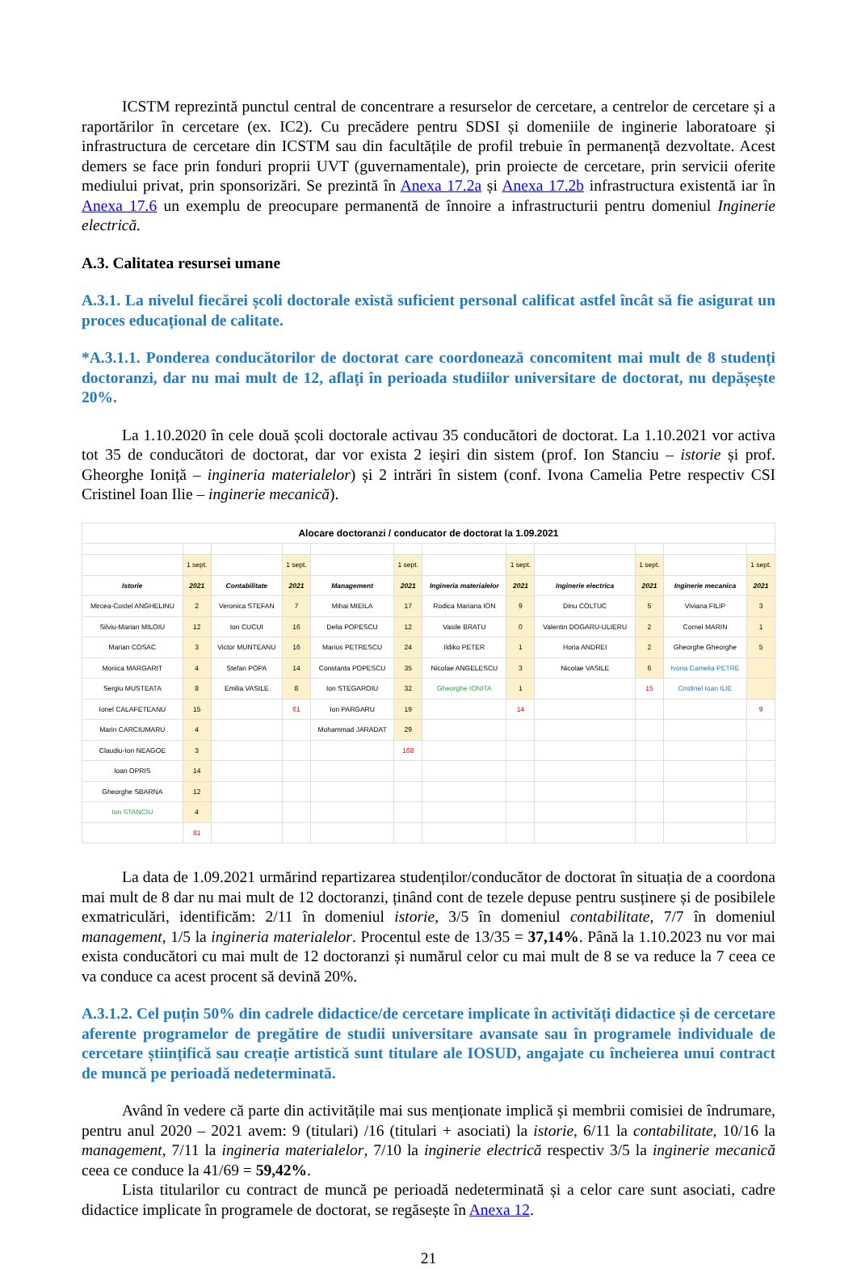ICSTM reprezintă punctul central de concentrare a resurselor de cercetare, a centrelor de cercetare și a raportărilor în cercetare (ex. IC2). Cu precădere pentru SDSI și domeniile de inginerie laboratoare și infrastructura de cercetare din ICSTM sau din facultățile de profil trebuie în permanență dezvoltate. Acest demers se face prin fonduri proprii UVT (guvernamentale), prin proiecte de cercetare, prin servicii oferite mediului privat, prin sponsorizări. Se prezintă în Anexa 17.2a și Anexa 17.2b infrastructura existentă iar în Anexa 17.6 un exemplu de preocupare permanentă de înnoire a infrastructurii pentru domeniul Inginerie electrică.
A.3. Calitatea resursei umane
A.3.1. La nivelul fiecărei școli doctorale există suficient personal calificat astfel încât să fie asigurat un proces educațional de calitate.
*A.3.1.1. Ponderea conducătorilor de doctorat care coordonează concomitent mai mult de 8 studenți doctoranzi, dar nu mai mult de 12, aflați în perioada studiilor universitare de doctorat, nu depășește 20%.
La 1.10.2020 în cele două școli doctorale activau 35 conducători de doctorat. La 1.10.2021 vor activa tot 35 de conducători de doctorat, dar vor exista 2 ieșiri din sistem (prof. Ion Stanciu – istorie și prof. Gheorghe Ioniță – ingineria materialelor) și 2 intrări în sistem (conf. Ivona Camelia Petre respectiv CSI Cristinel Ioan Ilie – inginerie mecanică).
| Alocare doctoranzi / conducator de doctorat la 1.09.2021 | | | | | | | | | | | |
| | 1 sept. | | 1 sept. | | 1 sept. | | 1 sept. | | 1 sept. | | 1 sept. |
| Istorie | 2021 | Contabilitate | 2021 | Management | 2021 | Ingineria materialelor | 2021 | Inginerie electrica | 2021 | Inginerie mecanica | 2021 |
| Mircea-Costel ANGHELINU | 2 | Veronica STEFAN | 7 | Mihai MIEILA | 17 | Rodica Mariana ION | 9 | Dinu COLTUC | 5 | Viviana FILIP | 3 |
| Silviu-Marian MILOIU | 12 | Ion CUCUI | 16 | Delia POPESCU | 12 | Vasile BRATU | 0 | Valentin DOGARU-ULIERU | 2 | Cornel MARIN | 1 |
| Marian COSAC | 3 | Victor MUNTEANU | 16 | Marius PETRESCU | 24 | Ildiko PETER | 1 | Horia ANDREI | 2 | Gheorghe Gheorghe | 5 |
| Monica MARGARIT | 4 | Ștefan POPA | 14 | Constanta POPESCU | 35 | Nicolae ANGELESCU | 3 | Nicolae VASILE | 6 | Ivona Camelia PETRE | |
| Sergiu MUSTEATA | 8 | Emilia VASILE | 8 | Ion STEGAROIU | 32 | Gheorghe IONITA | 1 | | 15 | Cristinel Ioan ILIE | |
| Ionel CALAFETEANU | 15 | | 61 | Ion PARGARU | 19 | | 14 | | | | 9 |
| Marin CARCIUMARU | 4 | | | Mohammad JARADAT | 29 | | | | | | |
| Claudiu-Ion NEAGOE | 3 | | | | 168 | | | | | | |
| Ioan OPRIS | 14 | | | | | | | | | | |
| Gheorghe SBARNA | 12 | | | | | | | | | | |
| Ion STANCIU | 4 | | | | | | | | | | |
| | 81 | | | | | | | | | | |
La data de 1.09.2021 urmărind repartizarea studenților/conducător de doctorat în situația de a coordona mai mult de 8 dar nu mai mult de 12 doctoranzi, ținând cont de tezele depuse pentru susținere și de posibilele exmatriculări, identificăm: 2/11 în domeniul istorie, 3/5 în domeniul contabilitate, 7/7 în domeniul management, 1/5 la ingineria materialelor. Procentul este de 13/35 = 37,14%. Până la 1.10.2023 nu vor mai exista conducători cu mai mult de 12 doctoranzi și numărul celor cu mai mult de 8 se va reduce la 7 ceea ce va conduce ca acest procent să devină 20%.
A.3.1.2. Cel puțin 50% din cadrele didactice/de cercetare implicate în activități didactice și de cercetare aferente programelor de pregătire de studii universitare avansate sau în programele individuale de cercetare științifică sau creație artistică sunt titulare ale IOSUD, angajate cu încheierea unui contract de muncă pe perioadă nedeterminată.
Având în vedere că parte din activitățile mai sus menționate implică și membrii comisiei de îndrumare, pentru anul 2020 – 2021 avem: 9 (titulari) /16 (titulari + asociati) la istorie, 6/11 la contabilitate, 10/16 la management, 7/11 la ingineria materialelor, 7/10 la inginerie electrică respectiv 3/5 la inginerie mecanică ceea ce conduce la 41/69 = 59,42%.
Lista titularilor cu contract de muncă pe perioadă nedeterminată și a celor care sunt asociati, cadre didactice implicate în programele de doctorat, se regăsește în Anexa 12.
21